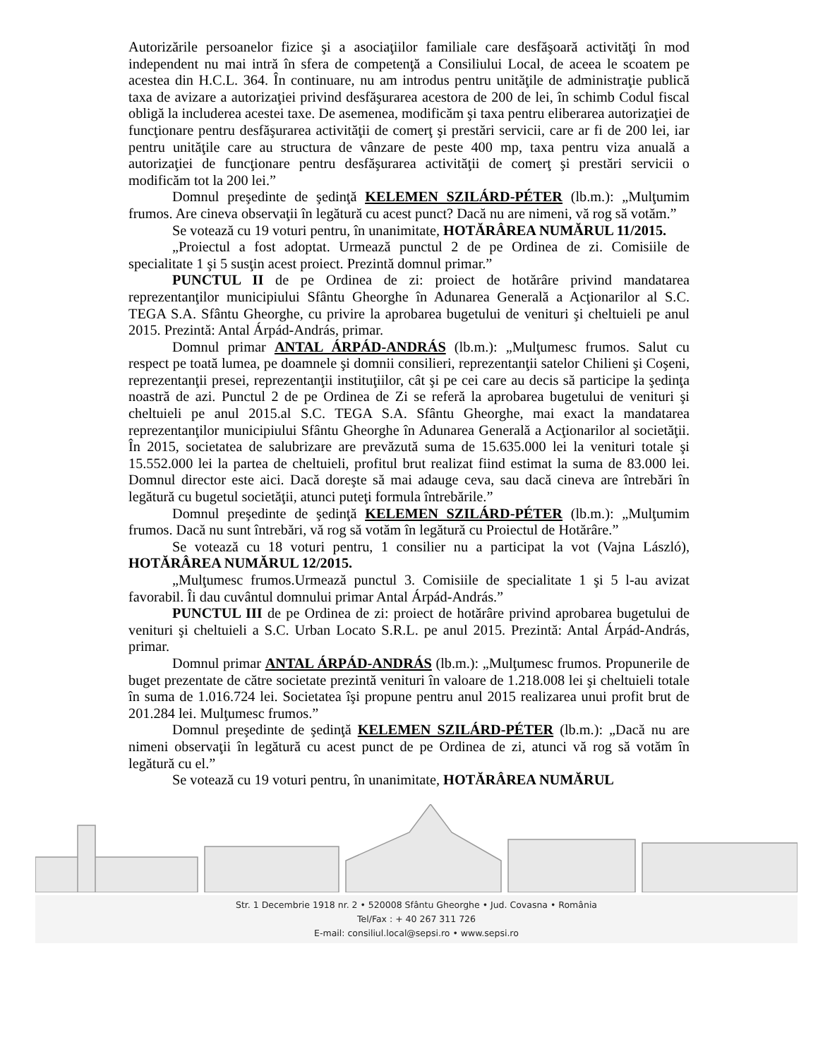Autorizările persoanelor fizice şi a asociaţiilor familiale care desfăşoară activităţi în mod independent nu mai intră în sfera de competenţă a Consiliului Local, de aceea le scoatem pe acestea din H.C.L. 364. În continuare, nu am introdus pentru unităţile de administraţie publică taxa de avizare a autorizaţiei privind desfăşurarea acestora de 200 de lei, în schimb Codul fiscal obligă la includerea acestei taxe. De asemenea, modificăm şi taxa pentru eliberarea autorizaţiei de funcţionare pentru desfăşurarea activităţii de comerţ şi prestări servicii, care ar fi de 200 lei, iar pentru unităţile care au structura de vânzare de peste 400 mp, taxa pentru viza anuală a autorizaţiei de funcţionare pentru desfăşurarea activităţii de comerţ şi prestări servicii o modificăm tot la 200 lei.”
Domnul preşedinte de şedinţă KELEMEN SZILÁRD-PÉTER (lb.m.): „Mulţumim frumos. Are cineva observaţii în legătură cu acest punct? Dacă nu are nimeni, vă rog să votăm.”
Se votează cu 19 voturi pentru, în unanimitate, HOTĂRÂREA NUMĂRUL 11/2015.
„Proiectul a fost adoptat. Urmează punctul 2 de pe Ordinea de zi. Comisiile de specialitate 1 şi 5 susţin acest proiect. Prezintă domnul primar.”
PUNCTUL II de pe Ordinea de zi: proiect de hotărâre privind mandatarea reprezentanţilor municipiului Sfântu Gheorghe în Adunarea Generală a Acţionarilor al S.C. TEGA S.A. Sfântu Gheorghe, cu privire la aprobarea bugetului de venituri şi cheltuieli pe anul 2015. Prezintă: Antal Árpád-András, primar.
Domnul primar ANTAL ÁRPÁD-ANDRÁS (lb.m.): „Mulţumesc frumos. Salut cu respect pe toată lumea, pe doamnele şi domnii consilieri, reprezentanţii satelor Chilieni şi Coşeni, reprezentanţii presei, reprezentanţii instituţiilor, cât şi pe cei care au decis să participe la şedinţa noastră de azi. Punctul 2 de pe Ordinea de Zi se referă la aprobarea bugetului de venituri şi cheltuieli pe anul 2015.al S.C. TEGA S.A. Sfântu Gheorghe, mai exact la mandatarea reprezentanţilor municipiului Sfântu Gheorghe în Adunarea Generală a Acţionarilor al societăţii. În 2015, societatea de salubrizare are prevăzută suma de 15.635.000 lei la venituri totale şi 15.552.000 lei la partea de cheltuieli, profitul brut realizat fiind estimat la suma de 83.000 lei. Domnul director este aici. Dacă doreşte să mai adauge ceva, sau dacă cineva are întrebări în legătură cu bugetul societăţii, atunci puteţi formula întrebările.”
Domnul preşedinte de şedinţă KELEMEN SZILÁRD-PÉTER (lb.m.): „Mulţumim frumos. Dacă nu sunt întrebări, vă rog să votăm în legătură cu Proiectul de Hotărâre.”
Se votează cu 18 voturi pentru, 1 consilier nu a participat la vot (Vajna László), HOTĂRÂREA NUMĂRUL 12/2015.
„Mulţumesc frumos.Urmează punctul 3. Comisiile de specialitate 1 şi 5 l-au avizat favorabil. Îi dau cuvântul domnului primar Antal Árpád-András.”
PUNCTUL III de pe Ordinea de zi: proiect de hotărâre privind aprobarea bugetului de venituri şi cheltuieli a S.C. Urban Locato S.R.L. pe anul 2015. Prezintă: Antal Árpád-András, primar.
Domnul primar ANTAL ÁRPÁD-ANDRÁS (lb.m.): „Mulţumesc frumos. Propunerile de buget prezentate de către societate prezintă venituri în valoare de 1.218.008 lei şi cheltuieli totale în suma de 1.016.724 lei. Societatea îşi propune pentru anul 2015 realizarea unui profit brut de 201.284 lei. Mulţumesc frumos.”
Domnul preşedinte de şedinţă KELEMEN SZILÁRD-PÉTER (lb.m.): „Dacă nu are nimeni observaţii în legătură cu acest punct de pe Ordinea de zi, atunci vă rog să votăm în legătură cu el.”
Se votează cu 19 voturi pentru, în unanimitate, HOTĂRÂREA NUMĂRUL
Str. 1 Decembrie 1918 nr. 2 • 520008 Sfântu Gheorghe • Jud. Covasna • România
Tel/Fax : + 40 267 311 726
E-mail: consiliul.local@sepsi.ro • www.sepsi.ro